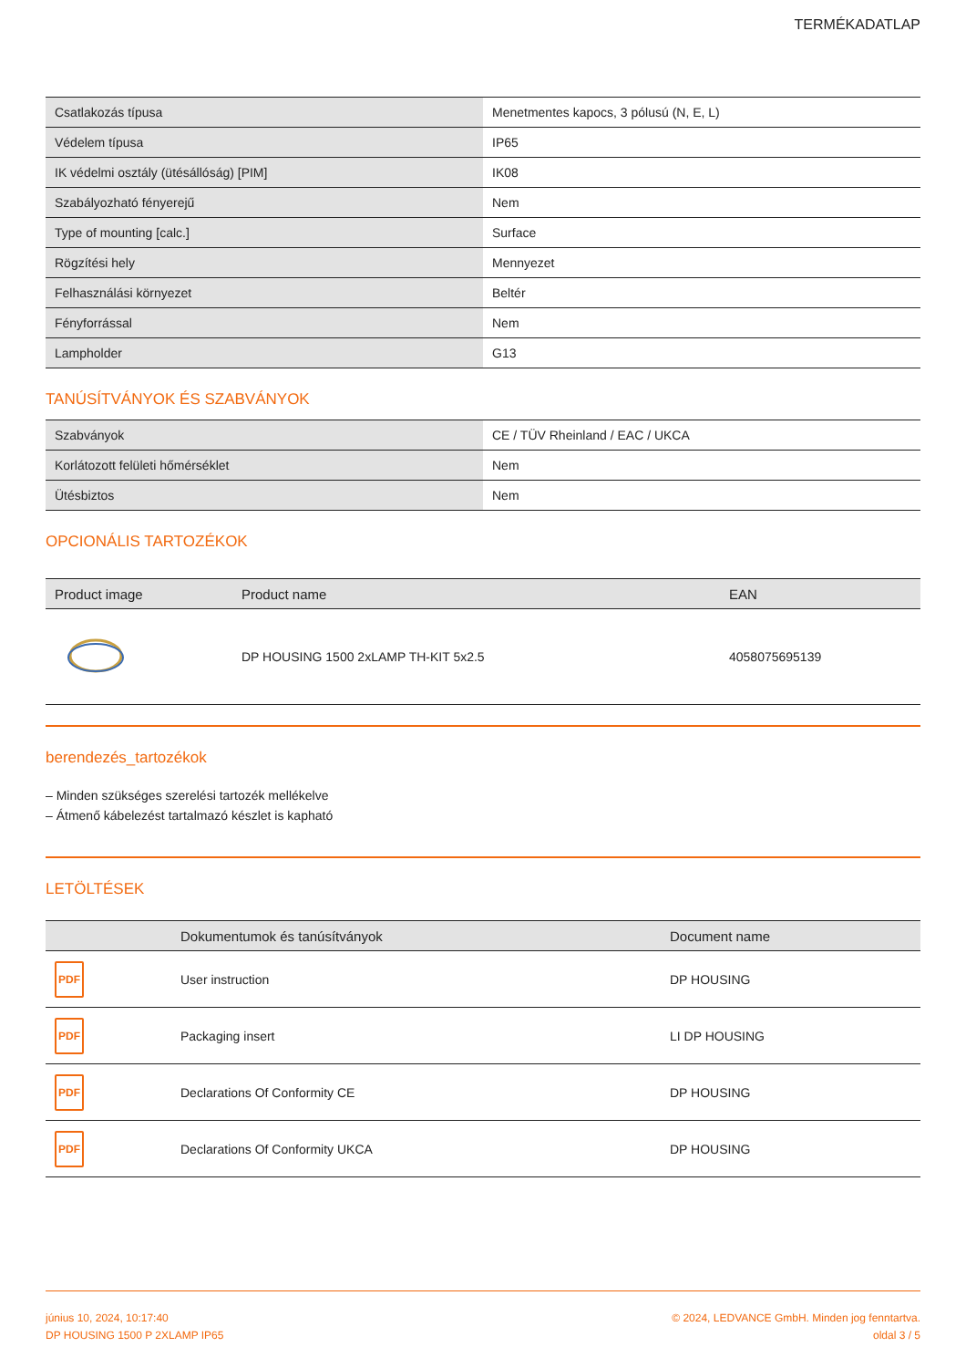TERMÉKADATLAP
| Csatlakozás típusa | Menetmentes kapocs, 3 pólusú (N, E, L) |
| Védelem típusa | IP65 |
| IK védelmi osztály (ütésállóság) [PIM] | IK08 |
| Szabályozható fényerejű | Nem |
| Type of mounting [calc.] | Surface |
| Rögzítési hely | Mennyezet |
| Felhasználási környezet | Beltér |
| Fényforrással | Nem |
| Lampholder | G13 |
TANÚSÍTVÁNYOK ÉS SZABVÁNYOK
| Szabványok | CE / TÜV Rheinland / EAC / UKCA |
| Korlátozott felületi hőmérséklet | Nem |
| Ütésbiztos | Nem |
OPCIONÁLIS TARTOZÉKOK
| Product image | Product name | EAN |
| --- | --- | --- |
| | DP HOUSING 1500 2xLAMP TH-KIT 5x2.5 | 4058075695139 |
berendezés_tartozékok
– Minden szükséges szerelési tartozék mellékelve
– Átmenő kábelezést tartalmazó készlet is kapható
LETÖLTÉSEK
| | Dokumentumok és tanúsítványok | Document name |
| --- | --- | --- |
| PDF | User instruction | DP HOUSING |
| PDF | Packaging insert | LI DP HOUSING |
| PDF | Declarations Of Conformity CE | DP HOUSING |
| PDF | Declarations Of Conformity UKCA | DP HOUSING |
június 10, 2024, 10:17:40
DP HOUSING 1500 P 2XLAMP IP65
© 2024, LEDVANCE GmbH. Minden jog fenntartva.
oldal 3 / 5